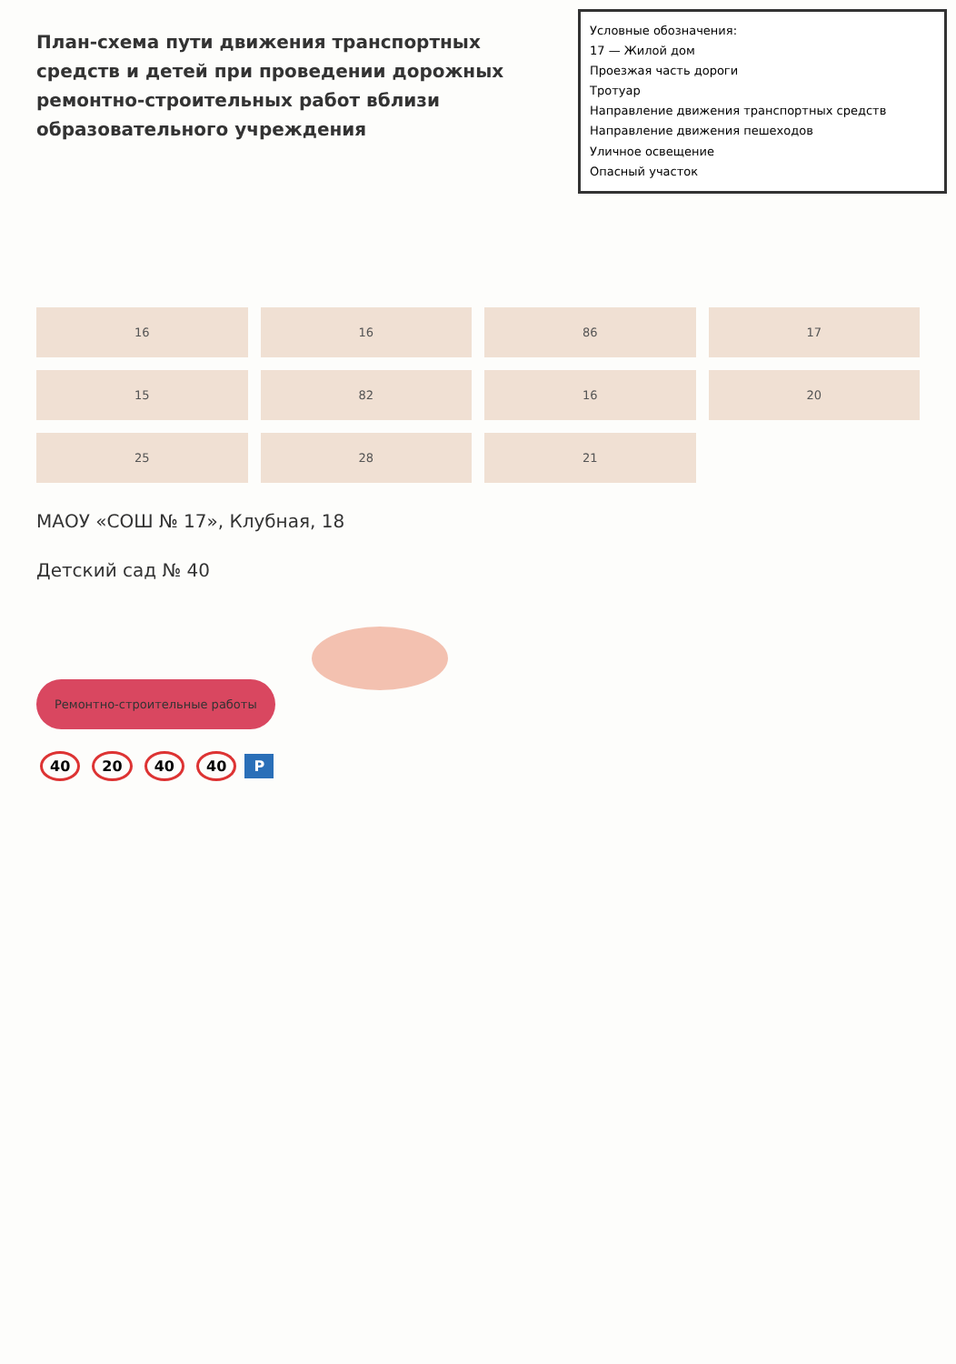План-схема пути движения транспортных средств и детей при проведении дорожных ремонтно-строительных работ вблизи образовательного учреждения
Условные обозначения:
17 — Жилой дом
Проезжая часть дороги
Тротуар
Направление движения транспортных средств
Направление движения пешеходов
Уличное освещение
Опасный участок
16
16
86
17
15
82
16
20
25
28
21
МАОУ «СОШ № 17», Клубная, 18
Детский сад № 40
Ремонтно-строительные работы
40 20 40 40 P